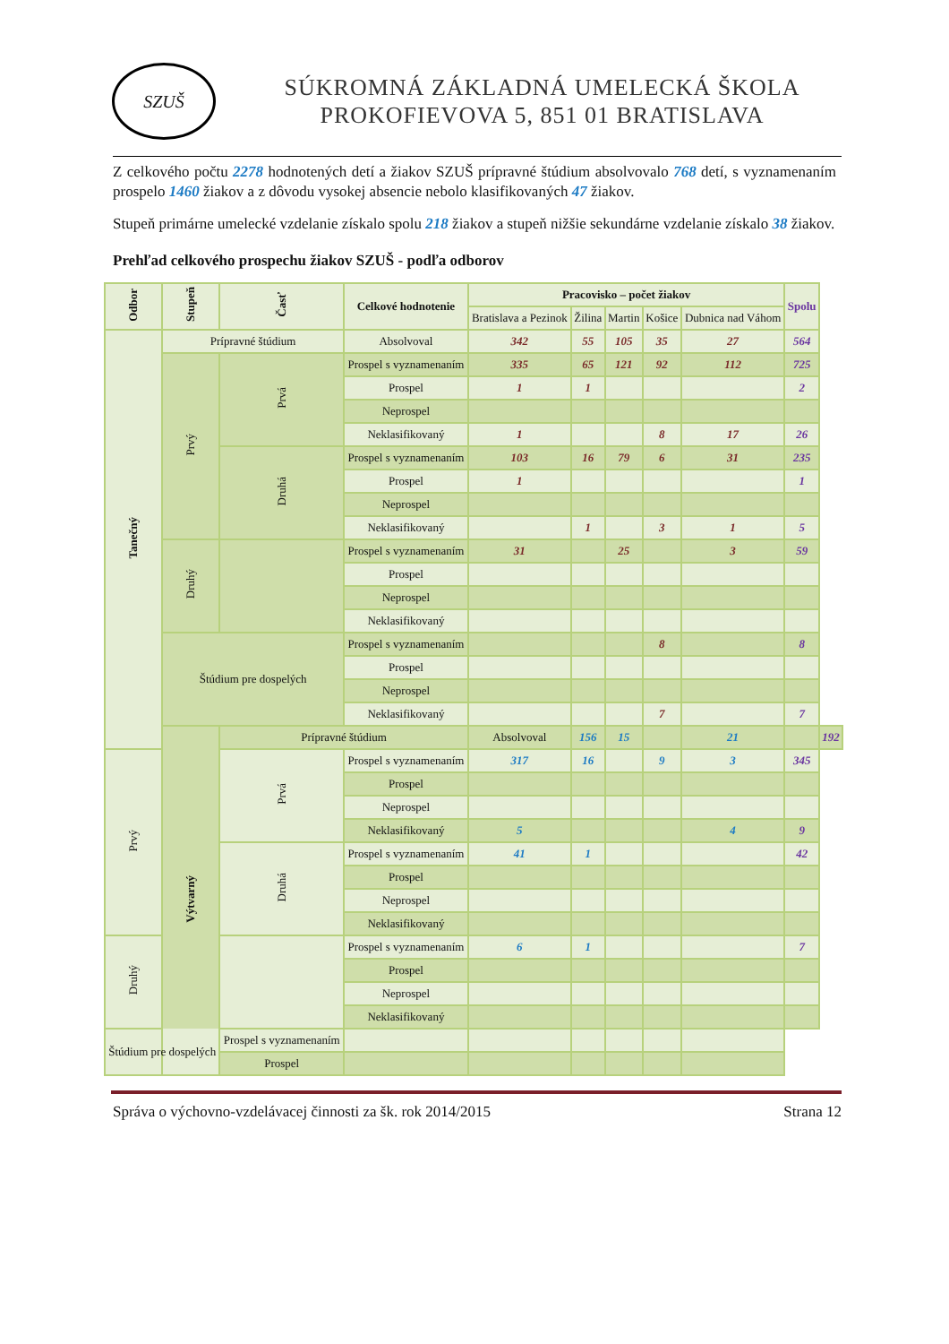SZUŠ
SÚKROMNÁ ZÁKLADNÁ UMELECKÁ ŠKOLA
PROKOFIEVOVA 5, 851 01 BRATISLAVA
Z celkového počtu 2278 hodnotených detí a žiakov SZUŠ prípravné štúdium absolvovalo 768 detí, s vyznamenaním prospelo 1460 žiakov a z dôvodu vysokej absencie nebolo klasifikovaných 47 žiakov.
Stupeň primárne umelecké vzdelanie získalo spolu 218 žiakov a stupeň nižšie sekundárne vzdelanie získalo 38 žiakov.
Prehľad celkového prospechu žiakov SZUŠ - podľa odborov
| Odbor | Stupeň | Časť | Celkové hodnotenie | Pracovisko – počet žiakov | | | | | Spolu | |
| --- | --- | --- | --- | --- | --- | --- | --- | --- | --- | --- |
| | | | | Bratislava a Pezinok | Žilina | Martin | Košice | Dubnica nad Váhom | | |
| Tanečný | Prípravné štúdium | | Absolvoval | 342 | 55 | 105 | 35 | 27 | 564 | |
| | Prvý | Prvá | Prospel s vyznamenaním | 335 | 65 | 121 | 92 | 112 | 725 | |
| | | | Prospel | 1 | 1 | | | | 2 | |
| | | | Neprospel | | | | | | | |
| | | | Neklasifikovaný | 1 | | | 8 | 17 | 26 | |
| | | Druhá | Prospel s vyznamenaním | 103 | 16 | 79 | 6 | 31 | 235 | |
| | | | Prospel | 1 | | | | | 1 | |
| | | | Neprospel | | | | | | | |
| | | | Neklasifikovaný | | 1 | | 3 | 1 | 5 | |
| | Druhý | | Prospel s vyznamenaním | 31 | | 25 | | 3 | 59 | |
| | | | Prospel | | | | | | | |
| | | | Neprospel | | | | | | | |
| | | | Neklasifikovaný | | | | | | | |
| | Štúdium pre dospelých | | Prospel s vyznamenaním | | | | 8 | | 8 | |
| | | | Prospel | | | | | | | |
| | | | Neprospel | | | | | | | |
| | | | Neklasifikovaný | | | | 7 | | 7 | |
| | Výtvarný | Prípravné štúdium | | Absolvoval | 156 | 15 | | 21 | | 192 |
| Prvý | | Prvá | Prospel s vyznamenaním | 317 | 16 | | 9 | 3 | 345 | |
| | | | Prospel | | | | | | | |
| | | | Neprospel | | | | | | | |
| | | | Neklasifikovaný | 5 | | | | 4 | 9 | |
| | | Druhá | Prospel s vyznamenaním | 41 | 1 | | | | 42 | |
| | | | Prospel | | | | | | | |
| | | | Neprospel | | | | | | | |
| | | | Neklasifikovaný | | | | | | | |
| Druhý | | | Prospel s vyznamenaním | 6 | 1 | | | | 7 | |
| | | | Prospel | | | | | | | |
| | | | Neprospel | | | | | | | |
| | | | Neklasifikovaný | | | | | | | |
| Štúdium pre dospelých | | Prospel s vyznamenaním | | | | | | | | |
| | | Prospel | | | | | | | | |
Správa o výchovno-vzdelávacej činnosti za šk. rok 2014/2015 Strana 12